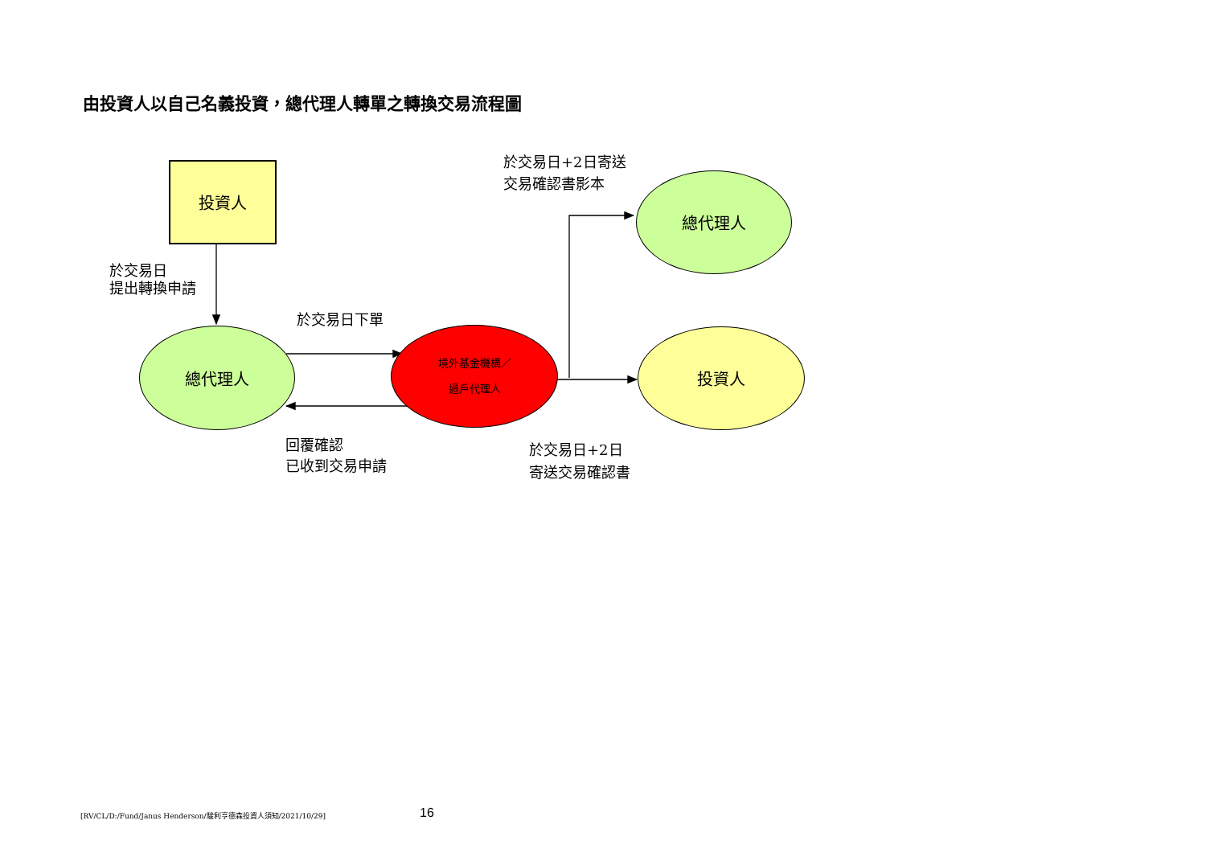由投資人以自己名義投資，總代理人轉單之轉換交易流程圖
投資人
總代理人
境外基金機構／
過戶代理人
總代理人
投資人
於交易日
提出轉換申請
於交易日下單
回覆確認
已收到交易申請
於交易日+2日寄送
交易確認書影本
於交易日+2日
寄送交易確認書
[RV/CL/D:/Fund/Janus Henderson/駿利亨德森投資人須知/2021/10/29]
16